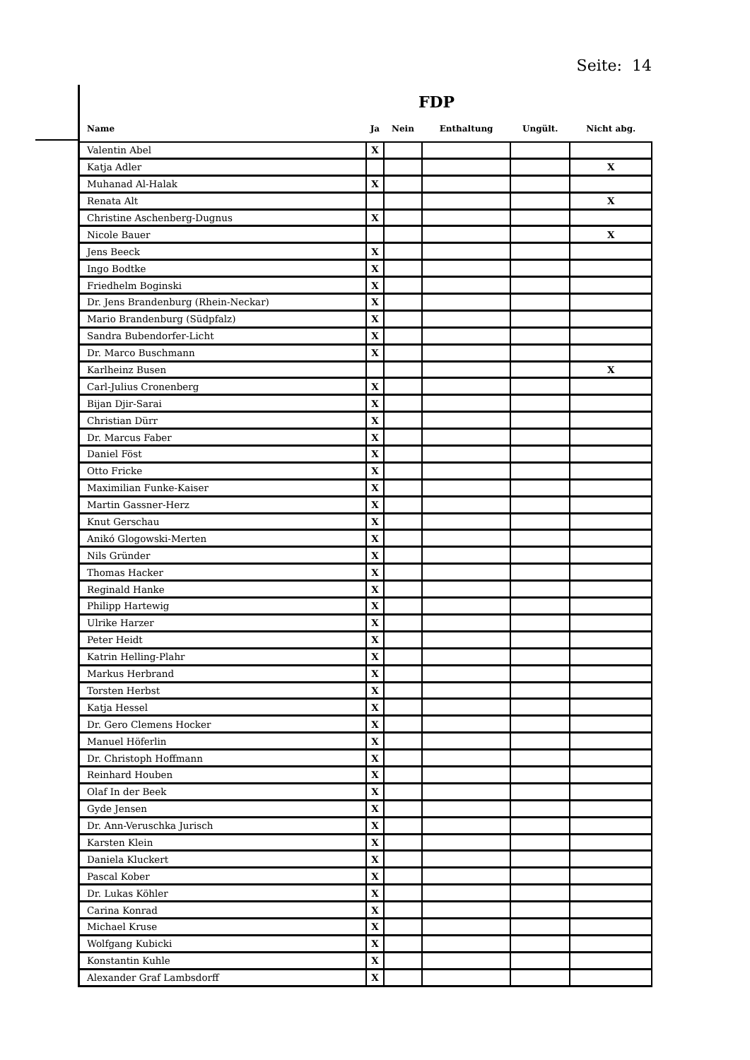Seite: 14
FDP
| Name | Ja | Nein | Enthaltung | Ungült. | Nicht abg. |
| --- | --- | --- | --- | --- | --- |
| Valentin Abel | X | | | | |
| Katja Adler | | | | | X |
| Muhanad Al-Halak | X | | | | |
| Renata Alt | | | | | X |
| Christine Aschenberg-Dugnus | X | | | | |
| Nicole Bauer | | | | | X |
| Jens Beeck | X | | | | |
| Ingo Bodtke | X | | | | |
| Friedhelm Boginski | X | | | | |
| Dr. Jens Brandenburg (Rhein-Neckar) | X | | | | |
| Mario Brandenburg (Südpfalz) | X | | | | |
| Sandra Bubendorfer-Licht | X | | | | |
| Dr. Marco Buschmann | X | | | | |
| Karlheinz Busen | | | | | X |
| Carl-Julius Cronenberg | X | | | | |
| Bijan Djir-Sarai | X | | | | |
| Christian Dürr | X | | | | |
| Dr. Marcus Faber | X | | | | |
| Daniel Föst | X | | | | |
| Otto Fricke | X | | | | |
| Maximilian Funke-Kaiser | X | | | | |
| Martin Gassner-Herz | X | | | | |
| Knut Gerschau | X | | | | |
| Anikó Glogowski-Merten | X | | | | |
| Nils Gründer | X | | | | |
| Thomas Hacker | X | | | | |
| Reginald Hanke | X | | | | |
| Philipp Hartewig | X | | | | |
| Ulrike Harzer | X | | | | |
| Peter Heidt | X | | | | |
| Katrin Helling-Plahr | X | | | | |
| Markus Herbrand | X | | | | |
| Torsten Herbst | X | | | | |
| Katja Hessel | X | | | | |
| Dr. Gero Clemens Hocker | X | | | | |
| Manuel Höferlin | X | | | | |
| Dr. Christoph Hoffmann | X | | | | |
| Reinhard Houben | X | | | | |
| Olaf In der Beek | X | | | | |
| Gyde Jensen | X | | | | |
| Dr. Ann-Veruschka Jurisch | X | | | | |
| Karsten Klein | X | | | | |
| Daniela Kluckert | X | | | | |
| Pascal Kober | X | | | | |
| Dr. Lukas Köhler | X | | | | |
| Carina Konrad | X | | | | |
| Michael Kruse | X | | | | |
| Wolfgang Kubicki | X | | | | |
| Konstantin Kuhle | X | | | | |
| Alexander Graf Lambsdorff | X | | | | |